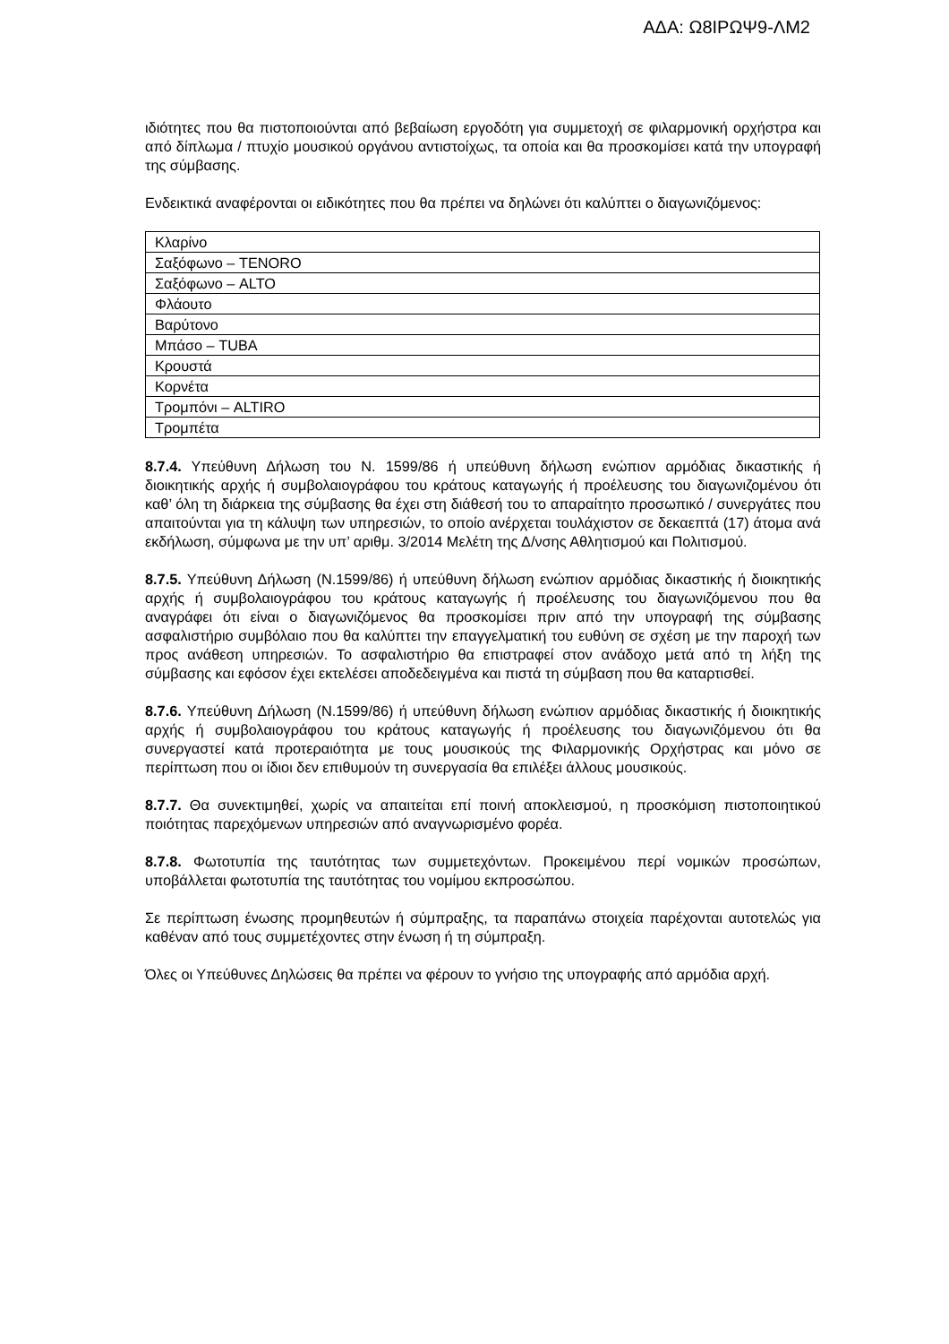ΑΔΑ: Ω8ΙΡΩΨ9-ΛΜ2
ιδιότητες που θα πιστοποιούνται από βεβαίωση εργοδότη για συμμετοχή σε φιλαρμονική ορχήστρα και από δίπλωμα / πτυχίο μουσικού οργάνου αντιστοίχως, τα οποία και θα προσκομίσει κατά την υπογραφή της σύμβασης.
Ενδεικτικά αναφέρονται οι ειδικότητες που θα πρέπει να δηλώνει ότι καλύπτει ο διαγωνιζόμενος:
| Κλαρίνο |
| Σαξόφωνο – TENORO |
| Σαξόφωνο – ALTO |
| Φλάουτο |
| Βαρύτονο |
| Μπάσο – TUBA |
| Κρουστά |
| Κορνέτα |
| Τρομπόνι – ALTIRO |
| Τρομπέτα |
8.7.4. Υπεύθυνη Δήλωση του Ν. 1599/86 ή υπεύθυνη δήλωση ενώπιον αρμόδιας δικαστικής ή διοικητικής αρχής ή συμβολαιογράφου του κράτους καταγωγής ή προέλευσης του διαγωνιζομένου ότι καθ’ όλη τη διάρκεια της σύμβασης θα έχει στη διάθεσή του το απαραίτητο προσωπικό / συνεργάτες που απαιτούνται για τη κάλυψη των υπηρεσιών, το οποίο ανέρχεται τουλάχιστον σε δεκαεπτά (17) άτομα ανά εκδήλωση, σύμφωνα με την υπ’ αριθμ. 3/2014 Μελέτη της Δ/νσης Αθλητισμού και Πολιτισμού.
8.7.5. Υπεύθυνη Δήλωση (Ν.1599/86) ή υπεύθυνη δήλωση ενώπιον αρμόδιας δικαστικής ή διοικητικής αρχής ή συμβολαιογράφου του κράτους καταγωγής ή προέλευσης του διαγωνιζόμενου που θα αναγράφει ότι είναι ο διαγωνιζόμενος θα προσκομίσει πριν από την υπογραφή της σύμβασης ασφαλιστήριο συμβόλαιο που θα καλύπτει την επαγγελματική του ευθύνη σε σχέση με την παροχή των προς ανάθεση υπηρεσιών. Το ασφαλιστήριο θα επιστραφεί στον ανάδοχο μετά από τη λήξη της σύμβασης και εφόσον έχει εκτελέσει αποδεδειγμένα και πιστά τη σύμβαση που θα καταρτισθεί.
8.7.6. Υπεύθυνη Δήλωση (Ν.1599/86) ή υπεύθυνη δήλωση ενώπιον αρμόδιας δικαστικής ή διοικητικής αρχής ή συμβολαιογράφου του κράτους καταγωγής ή προέλευσης του διαγωνιζόμενου ότι θα συνεργαστεί κατά προτεραιότητα με τους μουσικούς της Φιλαρμονικής Ορχήστρας και μόνο σε περίπτωση που οι ίδιοι δεν επιθυμούν τη συνεργασία θα επιλέξει άλλους μουσικούς.
8.7.7. Θα συνεκτιμηθεί, χωρίς να απαιτείται επί ποινή αποκλεισμού, η προσκόμιση πιστοποιητικού ποιότητας παρεχόμενων υπηρεσιών από αναγνωρισμένο φορέα.
8.7.8. Φωτοτυπία της ταυτότητας των συμμετεχόντων. Προκειμένου περί νομικών προσώπων, υποβάλλεται φωτοτυπία της ταυτότητας του νομίμου εκπροσώπου.
Σε περίπτωση ένωσης προμηθευτών ή σύμπραξης, τα παραπάνω στοιχεία παρέχονται αυτοτελώς για καθέναν από τους συμμετέχοντες στην ένωση ή τη σύμπραξη.
Όλες οι Υπεύθυνες Δηλώσεις θα πρέπει να φέρουν το γνήσιο της υπογραφής από αρμόδια αρχή.